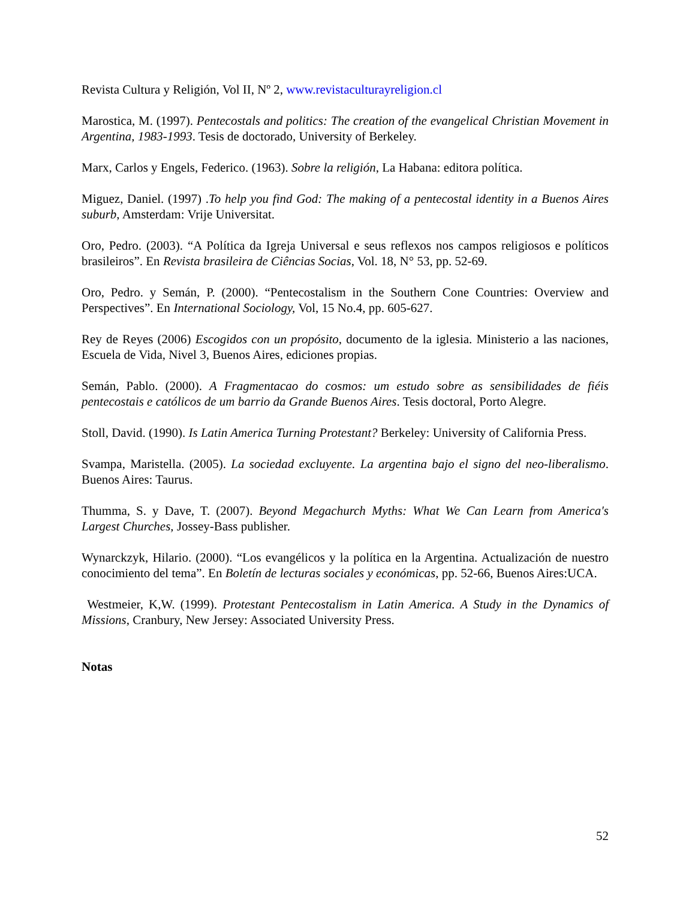Revista Cultura y Religión, Vol II, Nº 2, www.revistaculturayreligion.cl
Marostica, M. (1997). Pentecostals and politics: The creation of the evangelical Christian Movement in Argentina, 1983-1993. Tesis de doctorado, University of Berkeley.
Marx, Carlos y Engels, Federico. (1963). Sobre la religión, La Habana: editora política.
Miguez, Daniel. (1997) .To help you find God: The making of a pentecostal identity in a Buenos Aires suburb, Amsterdam: Vrije Universitat.
Oro, Pedro. (2003). “A Política da Igreja Universal e seus reflexos nos campos religiosos e políticos brasileiros”. En Revista brasileira de Ciências Socias, Vol. 18, N° 53, pp. 52-69.
Oro, Pedro. y Semán, P. (2000). “Pentecostalism in the Southern Cone Countries: Overview and Perspectives”. En International Sociology, Vol, 15 No.4, pp. 605-627.
Rey de Reyes (2006) Escogidos con un propósito, documento de la iglesia. Ministerio a las naciones, Escuela de Vida, Nivel 3, Buenos Aires, ediciones propias.
Semán, Pablo. (2000). A Fragmentacao do cosmos: um estudo sobre as sensibilidades de fiéis pentecostais e católicos de um barrio da Grande Buenos Aires. Tesis doctoral, Porto Alegre.
Stoll, David. (1990). Is Latin America Turning Protestant? Berkeley: University of California Press.
Svampa, Maristella. (2005). La sociedad excluyente. La argentina bajo el signo del neo-liberalismo. Buenos Aires: Taurus.
Thumma, S. y Dave, T. (2007). Beyond Megachurch Myths: What We Can Learn from America's Largest Churches, Jossey-Bass publisher.
Wynarckzyk, Hilario. (2000). “Los evangélicos y la política en la Argentina. Actualización de nuestro conocimiento del tema”. En Boletín de lecturas sociales y económicas, pp. 52-66, Buenos Aires:UCA.
Westmeier, K,W. (1999). Protestant Pentecostalism in Latin America. A Study in the Dynamics of Missions, Cranbury, New Jersey: Associated University Press.
Notas
52